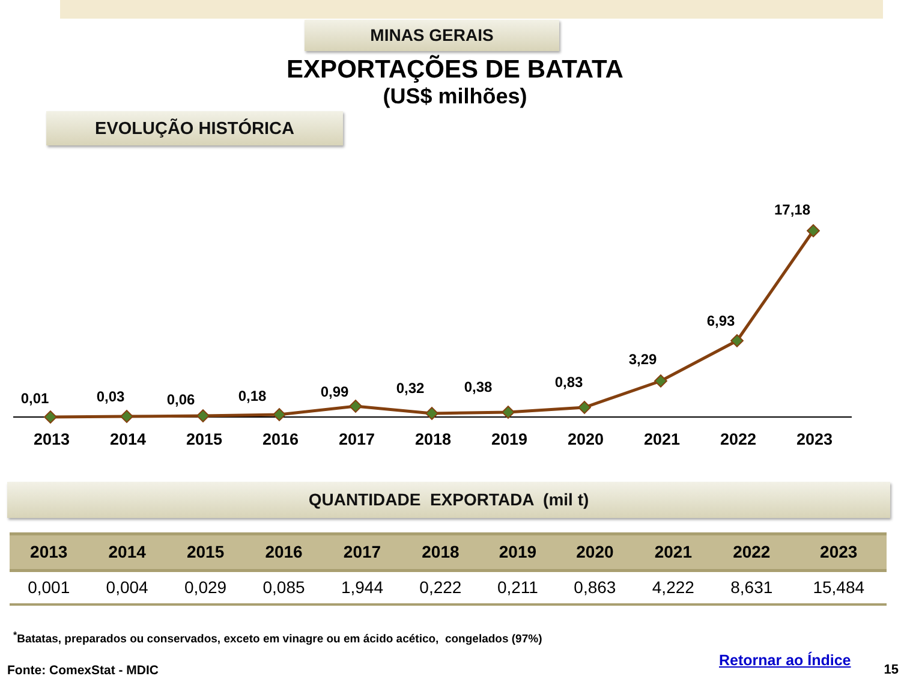MINAS GERAIS
EXPORTAÇÕES DE BATATA
(US$ milhões)
EVOLUÇÃO HISTÓRICA
0,01
0,03
0,06
0,18
0,99
0,32
0,38
0,83
3,29
6,93
17,18
2013
2014
2015
2016
2017
2018
2019
2020
2021
2022
2023
QUANTIDADE EXPORTADA (mil t)
| 2013 | 2014 | 2015 | 2016 | 2017 | 2018 | 2019 | 2020 | 2021 | 2022 | 2023 |
| --- | --- | --- | --- | --- | --- | --- | --- | --- | --- | --- |
| 0,001 | 0,004 | 0,029 | 0,085 | 1,944 | 0,222 | 0,211 | 0,863 | 4,222 | 8,631 | 15,484 |
<sup>*</sup> Batatas, preparados ou conservados, exceto em vinagre ou em ácido acético, congelados (97%)
Fonte: ComexStat - MDIC Retornar ao Índice 15